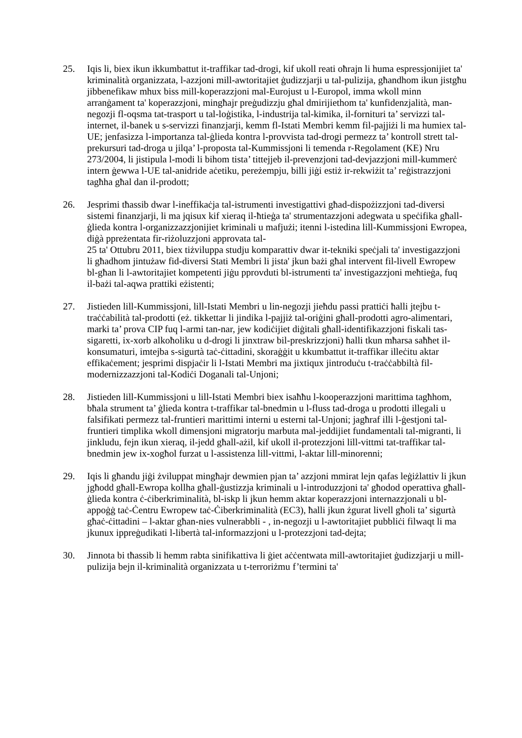25. Iqis li, biex ikun ikkumbattut it-traffikar tad-drogi, kif ukoll reati oħrajn li huma espressjonijiet ta' kriminalità organizzata, l-azzjoni mill-awtoritajiet ġudizzjarji u tal-pulizija, għandhom ikun jistgħu jibbenefikaw mhux biss mill-koperazzjoni mal-Eurojust u l-Europol, imma wkoll minn arranġament ta' koperazzjoni, mingħajr preġudizzju għal dmirijiethom ta' kunfidenzjalità, man-negozji fl-oqsma tat-trasport u tal-loġistika, l-industrija tal-kimika, il-fornituri ta’ servizzi tal-internet, il-banek u s-servizzi finanzjarji, kemm fl-Istati Membri kemm fil-pajjiżi li ma humiex tal-UE; jenfasizza l-importanza tal-ġlieda kontra l-provvista tad-drogi permezz ta’ kontroll strett tal-prekursuri tad-droga u jilqa’ l-proposta tal-Kummissjoni li temenda r-Regolament (KE) Nru 273/2004, li jistipula l-modi li bihom tista’ tittejjeb il-prevenzjoni tad-devjazzjoni mill-kummerċ intern ġewwa l-UE tal-anidride aċetiku, pereżempju, billi jiġi estiż ir-rekwiżit ta’ reġistrazzjoni tagħha għal dan il-prodott;
26. Jesprimi tħassib dwar l-ineffikaċja tal-istrumenti investigattivi għad-dispożizzjoni tad-diversi sistemi finanzjarji, li ma jqisux kif xieraq il-ħtieġa ta' strumentazzjoni adegwata u speċifika għall-ġlieda kontra l-organizzazzjonijiet kriminali u mafjużi; itenni l-istedina lill-Kummissjoni Ewropea, diġà ppreżentata fir-riżoluzzjoni approvata tal-
25 ta' Ottubru 2011, biex tiżviluppa studju komparattiv dwar it-tekniki speċjali ta' investigazzjoni li għadhom jintużaw fid-diversi Stati Membri li jista' jkun bażi għal intervent fil-livell Ewropew bl-għan li l-awtoritajiet kompetenti jiġu pprovduti bl-istrumenti ta' investigazzjoni meħtieġa, fuq il-bażi tal-aqwa prattiki eżistenti;
27. Jistieden lill-Kummissjoni, lill-Istati Membri u lin-negozji jieħdu passi prattiċi ħalli jtejbu t-traċċabilità tal-prodotti (eż. tikkettar li jindika l-pajjiż tal-oriġini għall-prodotti agro-alimentari, marki ta’ prova CIP fuq l-armi tan-nar, jew kodiċijiet diġitali għall-identifikazzjoni fiskali tas-sigaretti, ix-xorb alkoħoliku u d-drogi li jinxtraw bil-preskrizzjoni) ħalli tkun mħarsa saħħet il-konsumaturi, imtejba s-sigurtà taċ-ċittadini, skoraġġit u kkumbattut it-traffikar illeċitu aktar effikaċement; jesprimi dispjaċir li l-Istati Membri ma jixtiqux jintroduċu t-traċċabbiltà fil-modernizzazzjoni tal-Kodiċi Doganali tal-Unjoni;
28. Jistieden lill-Kummissjoni u lill-Istati Membri biex isaħħu l-kooperazzjoni marittima tagħhom, bħala strument ta’ ġlieda kontra t-traffikar tal-bnedmin u l-fluss tad-droga u prodotti illegali u falsifikati permezz tal-fruntieri marittimi interni u esterni tal-Unjoni; jagħraf illi l-ġestjoni tal-fruntieri timplika wkoll dimensjoni migratorju marbuta mal-jeddijiet fundamentali tal-migranti, li jinkludu, fejn ikun xieraq, il-jedd għall-ażil, kif ukoll il-protezzjoni lill-vittmi tat-traffikar tal-bnedmin jew ix-xogħol furzat u l-assistenza lill-vittmi, l-aktar lill-minorenni;
29. Iqis li għandu jiġi żviluppat mingħajr dewmien pjan ta’ azzjoni mmirat lejn qafas leġiżlattiv li jkun jgħodd għall-Ewropa kollha għall-ġustizzja kriminali u l-introduzzjoni ta' għodod operattiva għall-ġlieda kontra ċ-ċiberkriminalità, bl-iskp li jkun hemm aktar koperazzjoni internazzjonali u bl-appoġġ taċ-Ċentru Ewropew taċ-Ċiberkriminalità (EC3), ħalli jkun żgurat livell għoli ta’ sigurtà għaċ-ċittadini – l-aktar għan-nies vulnerabbli - , in-negozji u l-awtoritajiet pubbliċi filwaqt li ma jkunux ippreġudikati l-libertà tal-informazzjoni u l-protezzjoni tad-dejta;
30. Jinnota bi tħassib li hemm rabta sinifikattiva li ġiet aċċentwata mill-awtoritajiet ġudizzjarji u mill-pulizija bejn il-kriminalità organizzata u t-terroriżmu f’termini ta'